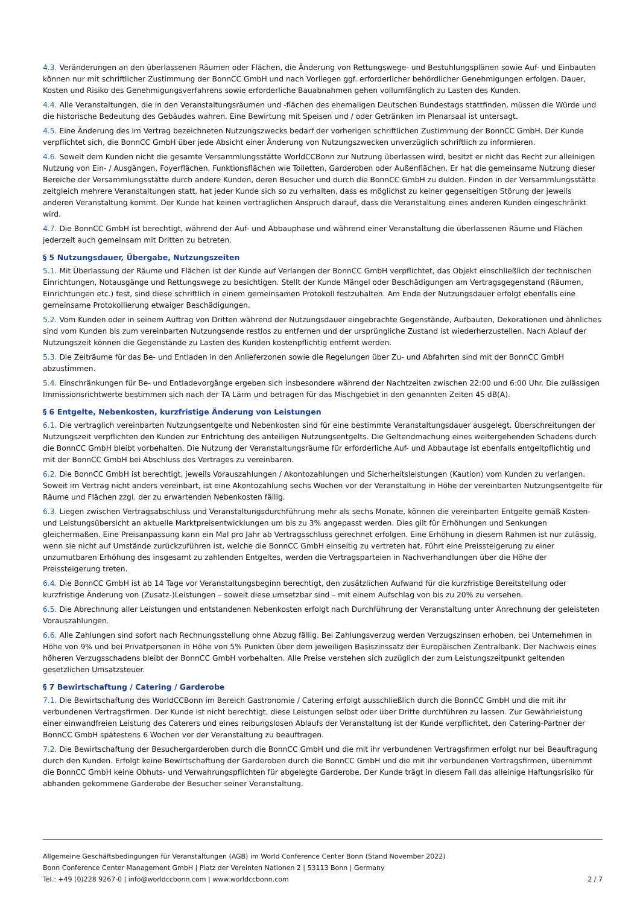4.3. Veränderungen an den überlassenen Räumen oder Flächen, die Änderung von Rettungswege- und Bestuhlungsplänen sowie Auf- und Einbauten können nur mit schriftlicher Zustimmung der BonnCC GmbH und nach Vorliegen ggf. erforderlicher behördlicher Genehmigungen erfolgen. Dauer, Kosten und Risiko des Genehmigungsverfahrens sowie erforderliche Bauabnahmen gehen vollumfänglich zu Lasten des Kunden.
4.4. Alle Veranstaltungen, die in den Veranstaltungsräumen und -flächen des ehemaligen Deutschen Bundestags stattfinden, müssen die Würde und die historische Bedeutung des Gebäudes wahren. Eine Bewirtung mit Speisen und / oder Getränken im Plenarsaal ist untersagt.
4.5. Eine Änderung des im Vertrag bezeichneten Nutzungszwecks bedarf der vorherigen schriftlichen Zustimmung der BonnCC GmbH. Der Kunde verpflichtet sich, die BonnCC GmbH über jede Absicht einer Änderung von Nutzungszwecken unverzüglich schriftlich zu informieren.
4.6. Soweit dem Kunden nicht die gesamte Versammlungsstätte WorldCCBonn zur Nutzung überlassen wird, besitzt er nicht das Recht zur alleinigen Nutzung von Ein- / Ausgängen, Foyerflächen, Funktionsflächen wie Toiletten, Garderoben oder Außenflächen. Er hat die gemeinsame Nutzung dieser Bereiche der Versammlungsstätte durch andere Kunden, deren Besucher und durch die BonnCC GmbH zu dulden. Finden in der Versammlungsstätte zeitgleich mehrere Veranstaltungen statt, hat jeder Kunde sich so zu verhalten, dass es möglichst zu keiner gegenseitigen Störung der jeweils anderen Veranstaltung kommt. Der Kunde hat keinen vertraglichen Anspruch darauf, dass die Veranstaltung eines anderen Kunden eingeschränkt wird.
4.7. Die BonnCC GmbH ist berechtigt, während der Auf- und Abbauphase und während einer Veranstaltung die überlassenen Räume und Flächen jederzeit auch gemeinsam mit Dritten zu betreten.
§ 5 Nutzungsdauer, Übergabe, Nutzungszeiten
5.1. Mit Überlassung der Räume und Flächen ist der Kunde auf Verlangen der BonnCC GmbH verpflichtet, das Objekt einschließlich der technischen Einrichtungen, Notausgänge und Rettungswege zu besichtigen. Stellt der Kunde Mängel oder Beschädigungen am Vertragsgegenstand (Räumen, Einrichtungen etc.) fest, sind diese schriftlich in einem gemeinsamen Protokoll festzuhalten. Am Ende der Nutzungsdauer erfolgt ebenfalls eine gemeinsame Protokollierung etwaiger Beschädigungen.
5.2. Vom Kunden oder in seinem Auftrag von Dritten während der Nutzungsdauer eingebrachte Gegenstände, Aufbauten, Dekorationen und ähnliches sind vom Kunden bis zum vereinbarten Nutzungsende restlos zu entfernen und der ursprüngliche Zustand ist wiederherzustellen. Nach Ablauf der Nutzungszeit können die Gegenstände zu Lasten des Kunden kostenpflichtig entfernt werden.
5.3. Die Zeiträume für das Be- und Entladen in den Anlieferzonen sowie die Regelungen über Zu- und Abfahrten sind mit der BonnCC GmbH abzustimmen.
5.4. Einschränkungen für Be- und Entladevorgänge ergeben sich insbesondere während der Nachtzeiten zwischen 22:00 und 6:00 Uhr. Die zulässigen Immissionsrichtwerte bestimmen sich nach der TA Lärm und betragen für das Mischgebiet in den genannten Zeiten 45 dB(A).
§ 6 Entgelte, Nebenkosten, kurzfristige Änderung von Leistungen
6.1. Die vertraglich vereinbarten Nutzungsentgelte und Nebenkosten sind für eine bestimmte Veranstaltungsdauer ausgelegt. Überschreitungen der Nutzungszeit verpflichten den Kunden zur Entrichtung des anteiligen Nutzungsentgelts. Die Geltendmachung eines weitergehenden Schadens durch die BonnCC GmbH bleibt vorbehalten. Die Nutzung der Veranstaltungsräume für erforderliche Auf- und Abbautage ist ebenfalls entgeltpflichtig und mit der BonnCC GmbH bei Abschluss des Vertrages zu vereinbaren.
6.2. Die BonnCC GmbH ist berechtigt, jeweils Vorauszahlungen / Akontozahlungen und Sicherheitsleistungen (Kaution) vom Kunden zu verlangen. Soweit im Vertrag nicht anders vereinbart, ist eine Akontozahlung sechs Wochen vor der Veranstaltung in Höhe der vereinbarten Nutzungsentgelte für Räume und Flächen zzgl. der zu erwartenden Nebenkosten fällig.
6.3. Liegen zwischen Vertragsabschluss und Veranstaltungsdurchführung mehr als sechs Monate, können die vereinbarten Entgelte gemäß Kosten- und Leistungsübersicht an aktuelle Marktpreisentwicklungen um bis zu 3% angepasst werden. Dies gilt für Erhöhungen und Senkungen gleichermaßen. Eine Preisanpassung kann ein Mal pro Jahr ab Vertragsschluss gerechnet erfolgen. Eine Erhöhung in diesem Rahmen ist nur zulässig, wenn sie nicht auf Umstände zurückzuführen ist, welche die BonnCC GmbH einseitig zu vertreten hat. Führt eine Preissteigerung zu einer unzumutbaren Erhöhung des insgesamt zu zahlenden Entgeltes, werden die Vertragsparteien in Nachverhandlungen über die Höhe der Preissteigerung treten.
6.4. Die BonnCC GmbH ist ab 14 Tage vor Veranstaltungsbeginn berechtigt, den zusätzlichen Aufwand für die kurzfristige Bereitstellung oder kurzfristige Änderung von (Zusatz-)Leistungen – soweit diese umsetzbar sind – mit einem Aufschlag von bis zu 20% zu versehen.
6.5. Die Abrechnung aller Leistungen und entstandenen Nebenkosten erfolgt nach Durchführung der Veranstaltung unter Anrechnung der geleisteten Vorauszahlungen.
6.6. Alle Zahlungen sind sofort nach Rechnungsstellung ohne Abzug fällig. Bei Zahlungsverzug werden Verzugszinsen erhoben, bei Unternehmen in Höhe von 9% und bei Privatpersonen in Höhe von 5% Punkten über dem jeweiligen Basiszinssatz der Europäischen Zentralbank. Der Nachweis eines höheren Verzugsschadens bleibt der BonnCC GmbH vorbehalten. Alle Preise verstehen sich zuzüglich der zum Leistungszeitpunkt geltenden gesetzlichen Umsatzsteuer.
§ 7 Bewirtschaftung / Catering / Garderobe
7.1. Die Bewirtschaftung des WorldCCBonn im Bereich Gastronomie / Catering erfolgt ausschließlich durch die BonnCC GmbH und die mit ihr verbundenen Vertragsfirmen. Der Kunde ist nicht berechtigt, diese Leistungen selbst oder über Dritte durchführen zu lassen. Zur Gewährleistung einer einwandfreien Leistung des Caterers und eines reibungslosen Ablaufs der Veranstaltung ist der Kunde verpflichtet, den Catering-Partner der BonnCC GmbH spätestens 6 Wochen vor der Veranstaltung zu beauftragen.
7.2. Die Bewirtschaftung der Besuchergarderoben durch die BonnCC GmbH und die mit ihr verbundenen Vertragsfirmen erfolgt nur bei Beauftragung durch den Kunden. Erfolgt keine Bewirtschaftung der Garderoben durch die BonnCC GmbH und die mit ihr verbundenen Vertragsfirmen, übernimmt die BonnCC GmbH keine Obhuts- und Verwahrungspflichten für abgelegte Garderobe. Der Kunde trägt in diesem Fall das alleinige Haftungsrisiko für abhanden gekommene Garderobe der Besucher seiner Veranstaltung.
Allgemeine Geschäftsbedingungen für Veranstaltungen (AGB) im World Conference Center Bonn (Stand November 2022)
Bonn Conference Center Management GmbH | Platz der Vereinten Nationen 2 | 53113 Bonn | Germany
Tel.: +49 (0)228 9267-0 | info@worldccbonn.com | www.worldccbonn.com 2 / 7